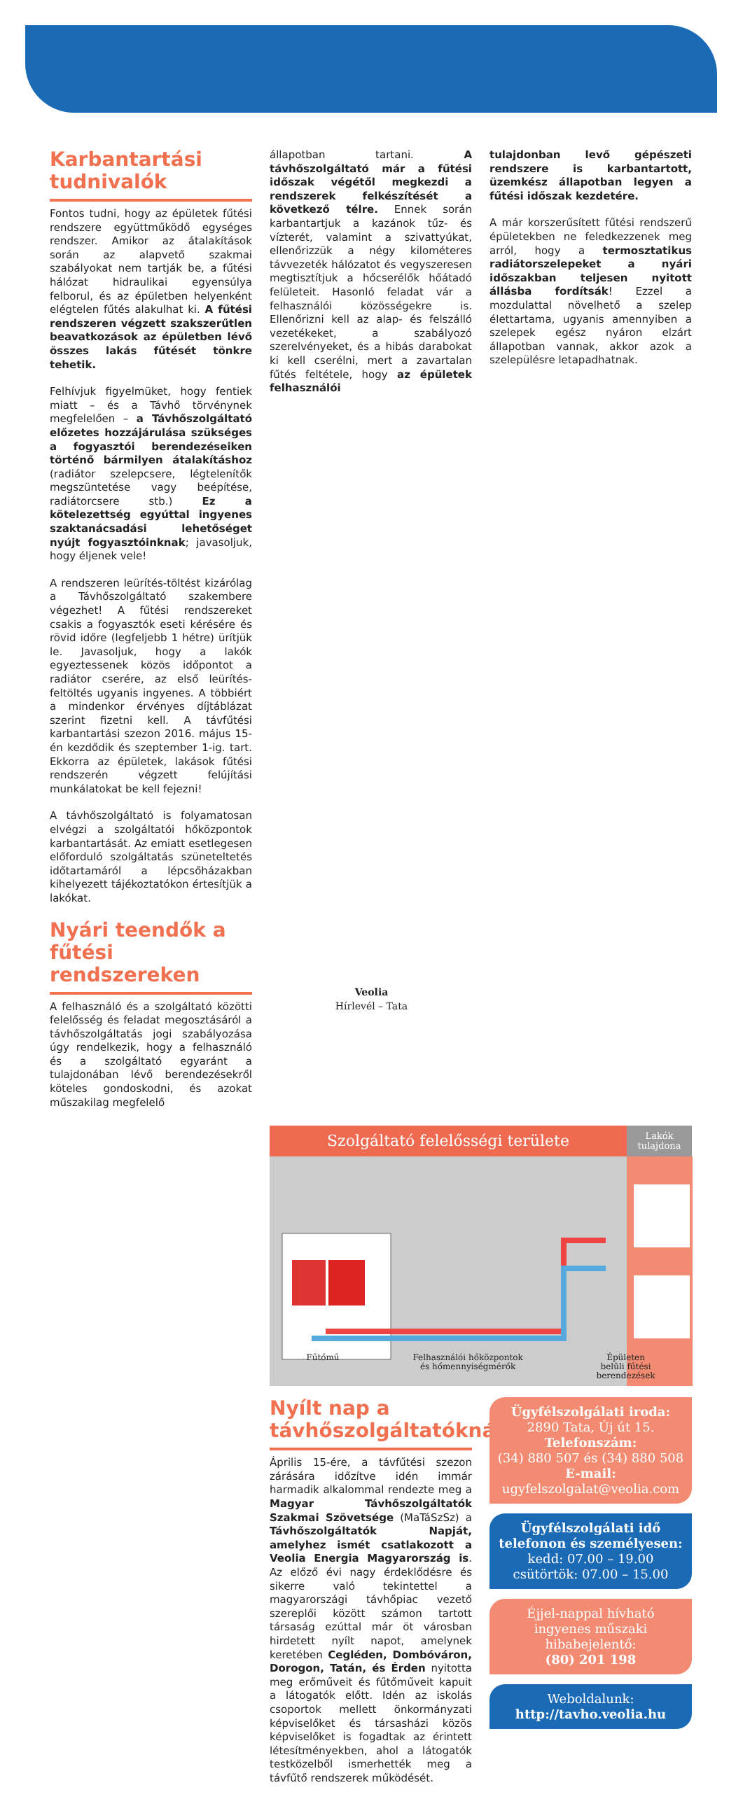Karbantartási tudnivalók
Fontos tudni, hogy az épületek fűtési rendszere együttműködő egységes rendszer. Amikor az átalakítások során az alapvető szakmai szabályokat nem tartják be, a fűtési hálózat hidraulikai egyensúlya felborul, és az épületben helyenként elégtelen fűtés alakulhat ki. A fűtési rendszeren végzett szakszerűtlen beavatkozások az épületben lévő összes lakás fűtését tönkre tehetik.
Felhívjuk figyelmüket, hogy fentiek miatt – és a Távhő törvénynek megfelelően – a Távhőszolgáltató előzetes hozzájárulása szükséges a fogyasztói berendezéseiken történő bármilyen átalakításhoz (radiátor szelepcsere, légtelenítők megszüntetése vagy beépítése, radiátorcsere stb.) Ez a kötelezettség egyúttal ingyenes szaktanácsadási lehetőséget nyújt fogyasztóinknak; javasoljuk, hogy éljenek vele!
A rendszeren leürítés-töltést kizárólag a Távhőszolgáltató szakembere végezhet! A fűtési rendszereket csakis a fogyasztók eseti kérésére és rövid időre (legfeljebb 1 hétre) ürítjük le. Javasoljuk, hogy a lakók egyeztessenek közös időpontot a radiátor cserére, az első leürítés-feltöltés ugyanis ingyenes. A többiért a mindenkor érvényes díjtáblázat szerint fizetni kell. A távfűtési karbantartási szezon 2016. május 15-én kezdődik és szeptember 1-ig. tart. Ekkorra az épületek, lakások fűtési rendszerén végzett felújítási munkálatokat be kell fejezni!
A távhőszolgáltató is folyamatosan elvégzi a szolgáltatói hőközpontok karbantartását. Az emiatt esetlegesen előforduló szolgáltatás szüneteltetés időtartamáról a lépcsőházakban kihelyezett tájékoztatókon értesítjük a lakókat.
Nyári teendők a fűtési rendszereken
A felhasználó és a szolgáltató közötti felelősség és feladat megosztásáról a távhőszolgáltatás jogi szabályozása úgy rendelkezik, hogy a felhasználó és a szolgáltató egyaránt a tulajdonában lévő berendezésekről köteles gondoskodni, és azokat műszakilag megfelelő
állapotban tartani. A távhőszolgáltató már a fűtési időszak végétől megkezdi a rendszerek felkészítését a következő télre. Ennek során karbantartjuk a kazánok tűz- és vízterét, valamint a szivattyúkat, ellenőrizzük a négy kilométeres távvezeték hálózatot és vegyszeresen megtisztítjuk a hőcserélők hőátadó felületeit. Hasonló feladat vár a felhasználói közösségekre is. Ellenőrizni kell az alap- és felszálló vezetékeket, a szabályozó szerelvényeket, és a hibás darabokat ki kell cserélni, mert a zavartalan fűtés feltétele, hogy az épületek felhasználói
tulajdonban levő gépészeti rendszere is karbantartott, üzemkész állapotban legyen a fűtési időszak kezdetére.
A már korszerűsített fűtési rendszerű épületekben ne feledkezzenek meg arról, hogy a termosztatikus radiátorszelepeket a nyári időszakban teljesen nyitott állásba fordítsák! Ezzel a mozdulattal növelhető a szelep élettartama, ugyanis amennyiben a szelepek egész nyáron elzárt állapotban vannak, akkor azok a szelepülésre letapadhatnak.
Szolgáltató felelősségi területe
Lakók
tulajdona
Fűtőmű Felhasználói hőközpontok
és hőmennyiségmérők Épületen
belüli fűtési
berendezések
Nyílt nap a távhőszolgáltatóknál
Április 15-ére, a távfűtési szezon zárására időzítve idén immár harmadik alkalommal rendezte meg a Magyar Távhőszolgáltatók Szakmai Szövetsége (MaTáSzSz) a Távhőszolgáltatók Napját, amelyhez ismét csatlakozott a Veolia Energia Magyarország is. Az előző évi nagy érdeklődésre és sikerre való tekintettel a magyarországi távhőpiac vezető szereplői között számon tartott társaság ezúttal már öt városban hirdetett nyílt napot, amelynek keretében Cegléden, Dombóváron, Dorogon, Tatán, és Érden nyitotta meg erőműveit és fűtőműveit kapuit a látogatók előtt. Idén az iskolás csoportok mellett önkormányzati képviselőket és társasházi közös képviselőket is fogadtak az érintett létesítményekben, ahol a látogatók testközelből ismerhették meg a távfűtő rendszerek működését.
Ügyfélszolgálati iroda:
2890 Tata, Új út 15.
Telefonszám:
(34) 880 507 és (34) 880 508
E-mail:
ugyfelszolgalat@veolia.com
Ügyfélszolgálati idő telefonon és személyesen:
kedd: 07.00 – 19.00
csütörtök: 07.00 – 15.00
Éjjel-nappal hívható ingyenes műszaki hibabejelentő:
(80) 201 198
Weboldalunk:
http://tavho.veolia.hu
Veolia
Hírlevél – Tata